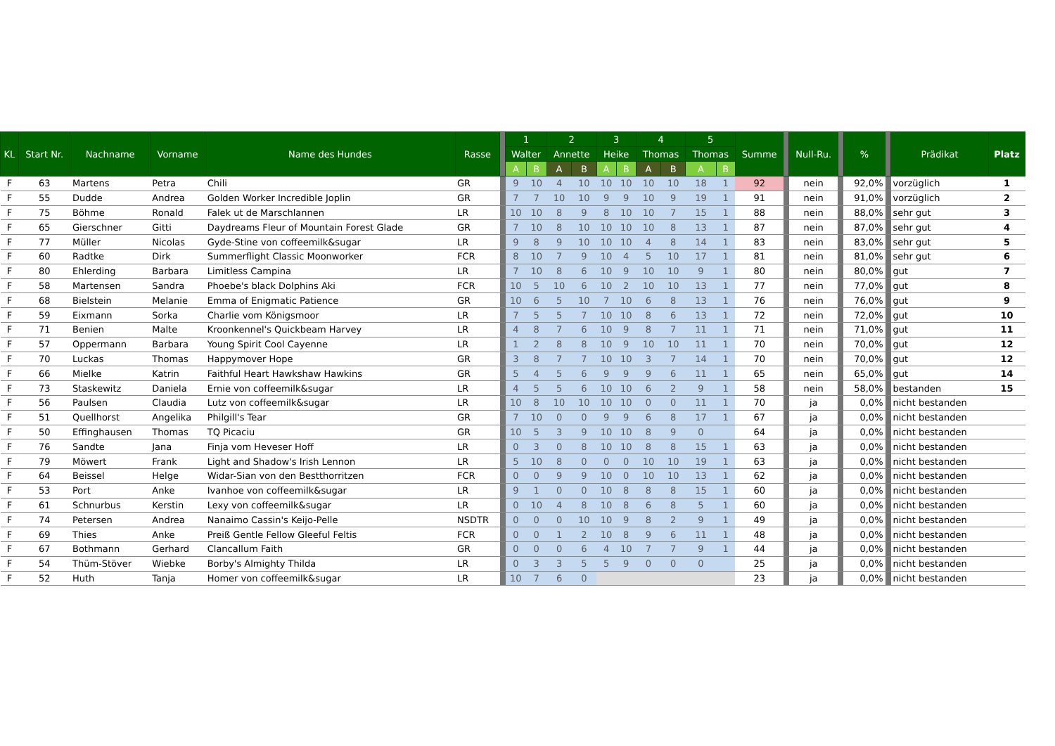| KL | Start Nr. | Nachname | Vorname | Name des Hundes | Rasse | | 1 | | 2 | | 3 | | 4 | | 5 | | Summe | | Null-Ru. | | % | | Prädikat | Platz |
| --- | --- | --- | --- | --- | --- | --- | --- | --- | --- | --- | --- | --- | --- | --- | --- | --- | --- | --- | --- | --- | --- | --- | --- | --- |
| | | | | | | | Walter | | Annette | | Heike | | Thomas | | Thomas | | | | | | | | | |
| | | | | | | | A | B | A | B | A | B | A | B | A | B | | | | | | | | |
| F | 63 | Martens | Petra | Chili | GR | | 9 | 10 | 4 | 10 | 10 | 10 | 10 | 10 | 18 | 1 | 92 | | nein | | 92,0% | | vorzüglich | 1 |
| F | 55 | Dudde | Andrea | Golden Worker Incredible Joplin | GR | | 7 | 7 | 10 | 10 | 9 | 9 | 10 | 9 | 19 | 1 | 91 | | nein | | 91,0% | | vorzüglich | 2 |
| F | 75 | Böhme | Ronald | Falek ut de Marschlannen | LR | | 10 | 10 | 8 | 9 | 8 | 10 | 10 | 7 | 15 | 1 | 88 | | nein | | 88,0% | | sehr gut | 3 |
| F | 65 | Gierschner | Gitti | Daydreams Fleur of Mountain Forest Glade | GR | | 7 | 10 | 8 | 10 | 10 | 10 | 10 | 8 | 13 | 1 | 87 | | nein | | 87,0% | | sehr gut | 4 |
| F | 77 | Müller | Nicolas | Gyde-Stine von coffeemilk&sugar | LR | | 9 | 8 | 9 | 10 | 10 | 10 | 4 | 8 | 14 | 1 | 83 | | nein | | 83,0% | | sehr gut | 5 |
| F | 60 | Radtke | Dirk | Summerflight Classic Moonworker | FCR | | 8 | 10 | 7 | 9 | 10 | 4 | 5 | 10 | 17 | 1 | 81 | | nein | | 81,0% | | sehr gut | 6 |
| F | 80 | Ehlerding | Barbara | Limitless Campina | LR | | 7 | 10 | 8 | 6 | 10 | 9 | 10 | 10 | 9 | 1 | 80 | | nein | | 80,0% | | gut | 7 |
| F | 58 | Martensen | Sandra | Phoebe's black Dolphins Aki | FCR | | 10 | 5 | 10 | 6 | 10 | 2 | 10 | 10 | 13 | 1 | 77 | | nein | | 77,0% | | gut | 8 |
| F | 68 | Bielstein | Melanie | Emma of Enigmatic Patience | GR | | 10 | 6 | 5 | 10 | 7 | 10 | 6 | 8 | 13 | 1 | 76 | | nein | | 76,0% | | gut | 9 |
| F | 59 | Eixmann | Sorka | Charlie vom Königsmoor | LR | | 7 | 5 | 5 | 7 | 10 | 10 | 8 | 6 | 13 | 1 | 72 | | nein | | 72,0% | | gut | 10 |
| F | 71 | Benien | Malte | Kroonkennel's Quickbeam Harvey | LR | | 4 | 8 | 7 | 6 | 10 | 9 | 8 | 7 | 11 | 1 | 71 | | nein | | 71,0% | | gut | 11 |
| F | 57 | Oppermann | Barbara | Young Spirit Cool Cayenne | LR | | 1 | 2 | 8 | 8 | 10 | 9 | 10 | 10 | 11 | 1 | 70 | | nein | | 70,0% | | gut | 12 |
| F | 70 | Luckas | Thomas | Happymover Hope | GR | | 3 | 8 | 7 | 7 | 10 | 10 | 3 | 7 | 14 | 1 | 70 | | nein | | 70,0% | | gut | 12 |
| F | 66 | Mielke | Katrin | Faithful Heart Hawkshaw Hawkins | GR | | 5 | 4 | 5 | 6 | 9 | 9 | 9 | 6 | 11 | 1 | 65 | | nein | | 65,0% | | gut | 14 |
| F | 73 | Staskewitz | Daniela | Ernie von coffeemilk&sugar | LR | | 4 | 5 | 5 | 6 | 10 | 10 | 6 | 2 | 9 | 1 | 58 | | nein | | 58,0% | | bestanden | 15 |
| F | 56 | Paulsen | Claudia | Lutz von coffeemilk&sugar | LR | | 10 | 8 | 10 | 10 | 10 | 10 | 0 | 0 | 11 | 1 | 70 | | ja | | 0,0% | | nicht bestanden | |
| F | 51 | Quellhorst | Angelika | Philgill's Tear | GR | | 7 | 10 | 0 | 0 | 9 | 9 | 6 | 8 | 17 | 1 | 67 | | ja | | 0,0% | | nicht bestanden | |
| F | 50 | Effinghausen | Thomas | TQ Picaciu | GR | | 10 | 5 | 3 | 9 | 10 | 10 | 8 | 9 | 0 | | 64 | | ja | | 0,0% | | nicht bestanden | |
| F | 76 | Sandte | Jana | Finja vom Heveser Hoff | LR | | 0 | 3 | 0 | 8 | 10 | 10 | 8 | 8 | 15 | 1 | 63 | | ja | | 0,0% | | nicht bestanden | |
| F | 79 | Möwert | Frank | Light and Shadow's Irish Lennon | LR | | 5 | 10 | 8 | 0 | 0 | 0 | 10 | 10 | 19 | 1 | 63 | | ja | | 0,0% | | nicht bestanden | |
| F | 64 | Beissel | Helge | Widar-Sian von den Bestthorritzen | FCR | | 0 | 0 | 9 | 9 | 10 | 0 | 10 | 10 | 13 | 1 | 62 | | ja | | 0,0% | | nicht bestanden | |
| F | 53 | Port | Anke | Ivanhoe von coffeemilk&sugar | LR | | 9 | 1 | 0 | 0 | 10 | 8 | 8 | 8 | 15 | 1 | 60 | | ja | | 0,0% | | nicht bestanden | |
| F | 61 | Schnurbus | Kerstin | Lexy von coffeemilk&sugar | LR | | 0 | 10 | 4 | 8 | 10 | 8 | 6 | 8 | 5 | 1 | 60 | | ja | | 0,0% | | nicht bestanden | |
| F | 74 | Petersen | Andrea | Nanaimo Cassin's Keijo-Pelle | NSDTR | | 0 | 0 | 0 | 10 | 10 | 9 | 8 | 2 | 9 | 1 | 49 | | ja | | 0,0% | | nicht bestanden | |
| F | 69 | Thies | Anke | Preiß Gentle Fellow Gleeful Feltis | FCR | | 0 | 0 | 1 | 2 | 10 | 8 | 9 | 6 | 11 | 1 | 48 | | ja | | 0,0% | | nicht bestanden | |
| F | 67 | Bothmann | Gerhard | Clancallum Faith | GR | | 0 | 0 | 0 | 6 | 4 | 10 | 7 | 7 | 9 | 1 | 44 | | ja | | 0,0% | | nicht bestanden | |
| F | 54 | Thüm-Stöver | Wiebke | Borby's Almighty Thilda | LR | | 0 | 3 | 3 | 5 | 5 | 9 | 0 | 0 | 0 | | 25 | | ja | | 0,0% | | nicht bestanden | |
| F | 52 | Huth | Tanja | Homer von coffeemilk&sugar | LR | | 10 | 7 | 6 | 0 | | | | | | | 23 | | ja | | 0,0% | | nicht bestanden | |